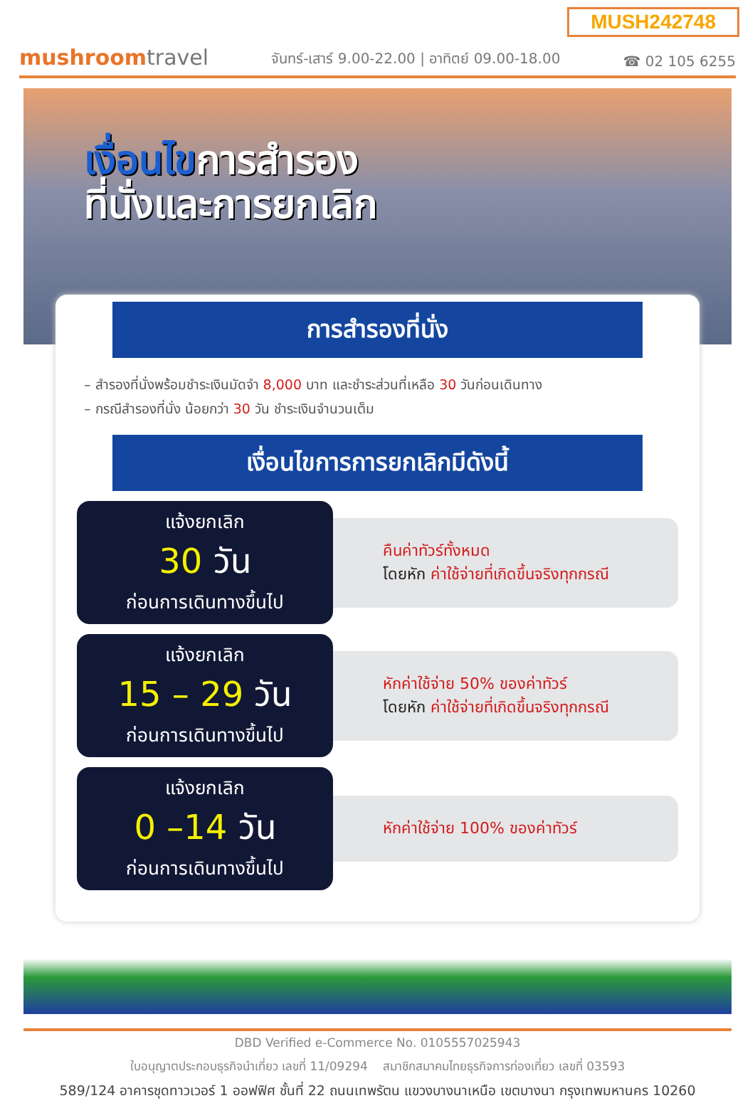MUSH242748
mushroomtravel
จันทร์-เสาร์ 9.00-22.00 | อาทิตย์ 09.00-18.00
☎ 02 105 6255
เงื่อนไขการสำรอง
ที่นั่งและการยกเลิก
การสำรองที่นั่ง
– สำรองที่นั่งพร้อมชำระเงินมัดจำ 8,000 บาท และชำระส่วนที่เหลือ 30 วันก่อนเดินทาง
– กรณีสำรองที่นั่ง น้อยกว่า 30 วัน ชำระเงินจำนวนเต็ม
เงื่อนไขการการยกเลิกมีดังนี้
แจ้งยกเลิก
30 วัน
ก่อนการเดินทางขึ้นไป
คืนค่าทัวร์ทั้งหมด
โดยหัก ค่าใช้จ่ายที่เกิดขึ้นจริงทุกกรณี
แจ้งยกเลิก
15 – 29 วัน
ก่อนการเดินทางขึ้นไป
หักค่าใช้จ่าย 50% ของค่าทัวร์
โดยหัก ค่าใช้จ่ายที่เกิดขึ้นจริงทุกกรณี
แจ้งยกเลิก
0 –14 วัน
ก่อนการเดินทางขึ้นไป
หักค่าใช้จ่าย 100% ของค่าทัวร์
DBD Verified e-Commerce No. 0105557025943
ใบอนุญาตประกอบธุรกิจนำเที่ยว เลขที่ 11/09294 สมาชิกสมาคมไทยธุรกิจการท่องเที่ยว เลขที่ 03593
589/124 อาคารชุดทาวเวอร์ 1 ออฟฟิศ ชั้นที่ 22 ถนนเทพรัตน แขวงบางนาเหนือ เขตบางนา กรุงเทพมหานคร 10260